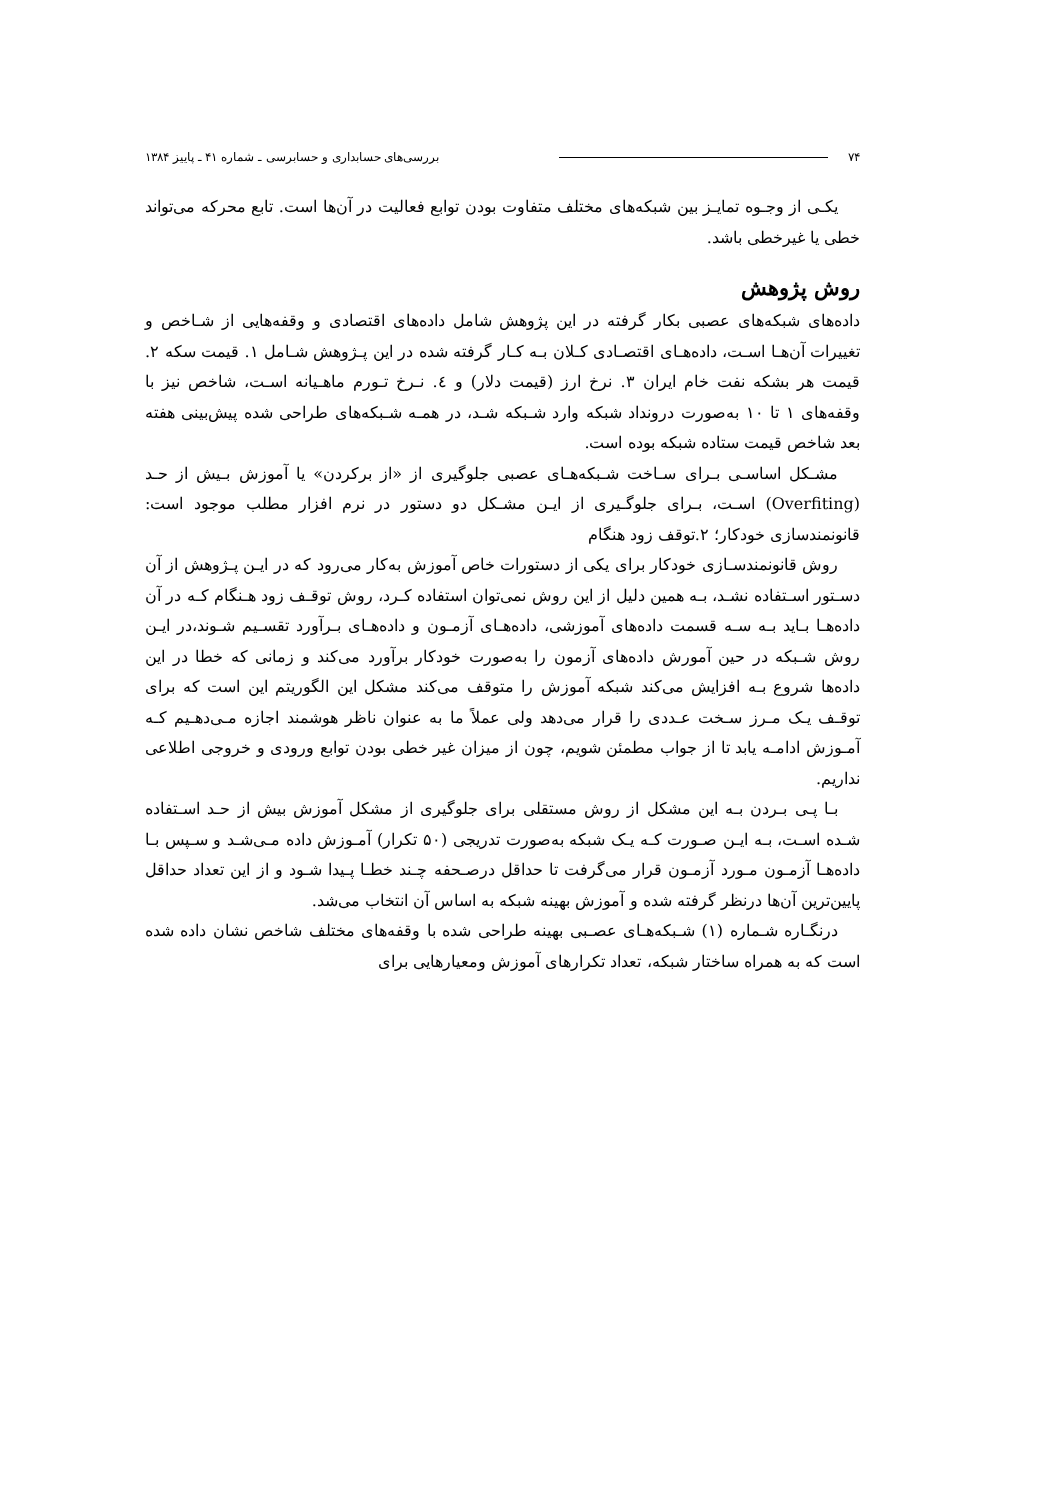۷۴ بررسی‌های حسابداری و حسابرسی ـ شماره ۴۱ ـ پاییز ۱۳۸۴
یکـی از وجـوه تمایـز بین شبکه‌های مختلف متفاوت بودن توابع فعالیت در آن‌ها است. تابع محرکه می‌تواند خطی یا غیرخطی باشد.
روش پژوهش
داده‌های شبکه‌های عصبی بکار گرفته در این پژوهش شامل داده‌های اقتصادی و وقفه‌هایی از شـاخص و تغییرات آن‌هـا اسـت، داده‌هـای اقتصـادی کـلان بـه کـار گرفته شده در این پـژوهش شـامل ۱. قیمت سکه ۲. قیمت هر بشکه نفت خام ایران ۳. نرخ ارز (قیمت دلار) و ٤. نـرخ تـورم ماهـیانه اسـت، شاخص نیز با وقفه‌های ۱ تا ۱۰ به‌صورت درونداد شبکه وارد شـبکه شـد، در همـه شـبکه‌های طراحی شده پیش‌بینی هفته بعد شاخص قیمت ستاده شبکه بوده است.
مشـکل اساسـی بـرای سـاخت شـبکه‌هـای عصبی جلوگیری از «از برکردن» یا آموزش بـیش از حـد (Overfiting) اسـت، بـرای جلوگـیری از ایـن مشـکل دو دستور در نرم افزار مطلب موجود است: قانونمندسازی خودکار؛ ۲.توقف زود هنگام
روش قانونمندسـازی خودکار برای یکی از دستورات خاص آموزش به‌کار می‌رود که در ایـن پـژوهش از آن دسـتور اسـتفاده نشـد، بـه همین دلیل از این روش نمی‌توان استفاده کـرد، روش توقـف زود هـنگام کـه در آن داده‌هـا بـاید بـه سـه قسمت داده‌های آموزشی، داده‌هـای آزمـون و داده‌هـای بـرآورد تقسـیم شـوند،در ایـن روش شـبکه در حین آمورش داده‌های آزمون را به‌صورت خودکار برآورد می‌کند و زمانی که خطا در این داده‌ها شروع بـه افزایش می‌کند شبکه آموزش را متوقف می‌کند مشکل این الگوریتم این است که برای توقـف یـک مـرز سـخت عـددی را قرار می‌دهد ولی عملاً ما به عنوان ناظر هوشمند اجازه مـی‌دهـیم کـه آمـوزش ادامـه یابد تا از جواب مطمئن شویم، چون از میزان غیر خطی بودن توابع ورودی و خروجی اطلاعی نداریم.
بـا پـی بـردن بـه این مشکل از روش مستقلی برای جلوگیری از مشکل آموزش بیش از حـد اسـتفاده شـده اسـت، بـه ایـن صـورت کـه یـک شبکه به‌صورت تدریجی (۵۰ تکرار) آمـوزش داده مـی‌شـد و سـپس بـا داده‌هـا آزمـون مـورد آزمـون قرار می‌گرفت تا حداقل درصـحفه چـند خطـا پـیدا شـود و از این تعداد حداقل پایین‌ترین آن‌ها درنظر گرفته شده و آموزش بهینه شبکه به اساس آن انتخاب می‌شد.
درنگـاره شـماره (۱) شـبکه‌هـای عصـبی بهینه طراحی شده با وقفه‌های مختلف شاخص نشان داده شده است که به همراه ساختار شبکه، تعداد تکرارهای آموزش ومعیارهایی برای